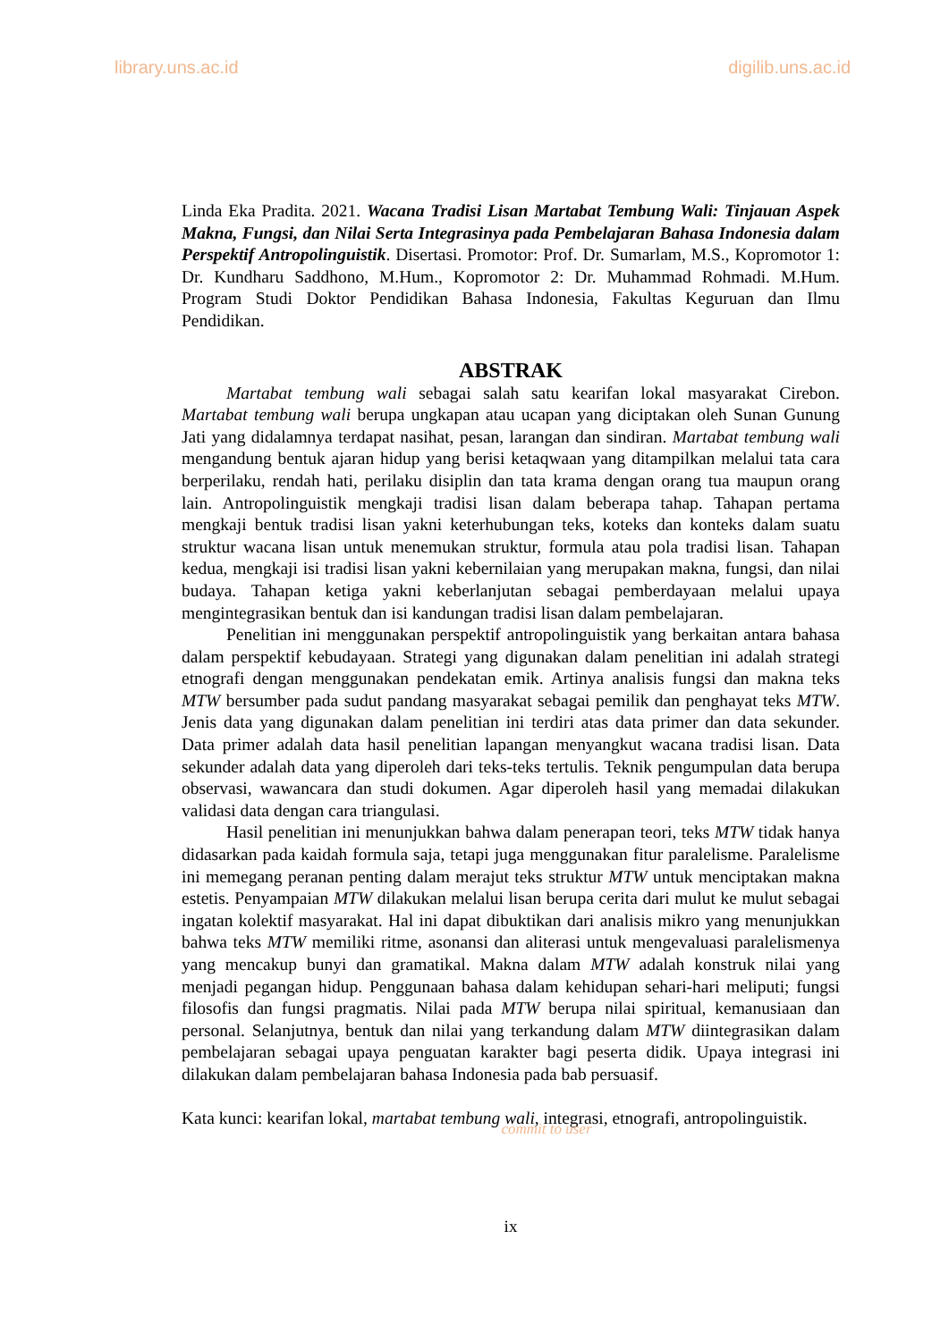library.uns.ac.id digilib.uns.ac.id
Linda Eka Pradita. 2021. Wacana Tradisi Lisan Martabat Tembung Wali: Tinjauan Aspek Makna, Fungsi, dan Nilai Serta Integrasinya pada Pembelajaran Bahasa Indonesia dalam Perspektif Antropolinguistik. Disertasi. Promotor: Prof. Dr. Sumarlam, M.S., Kopromotor 1: Dr. Kundharu Saddhono, M.Hum., Kopromotor 2: Dr. Muhammad Rohmadi. M.Hum. Program Studi Doktor Pendidikan Bahasa Indonesia, Fakultas Keguruan dan Ilmu Pendidikan.
ABSTRAK
Martabat tembung wali sebagai salah satu kearifan lokal masyarakat Cirebon. Martabat tembung wali berupa ungkapan atau ucapan yang diciptakan oleh Sunan Gunung Jati yang didalamnya terdapat nasihat, pesan, larangan dan sindiran. Martabat tembung wali mengandung bentuk ajaran hidup yang berisi ketaqwaan yang ditampilkan melalui tata cara berperilaku, rendah hati, perilaku disiplin dan tata krama dengan orang tua maupun orang lain. Antropolinguistik mengkaji tradisi lisan dalam beberapa tahap. Tahapan pertama mengkaji bentuk tradisi lisan yakni keterhubungan teks, koteks dan konteks dalam suatu struktur wacana lisan untuk menemukan struktur, formula atau pola tradisi lisan. Tahapan kedua, mengkaji isi tradisi lisan yakni kebernilaian yang merupakan makna, fungsi, dan nilai budaya. Tahapan ketiga yakni keberlanjutan sebagai pemberdayaan melalui upaya mengintegrasikan bentuk dan isi kandungan tradisi lisan dalam pembelajaran.
Penelitian ini menggunakan perspektif antropolinguistik yang berkaitan antara bahasa dalam perspektif kebudayaan. Strategi yang digunakan dalam penelitian ini adalah strategi etnografi dengan menggunakan pendekatan emik. Artinya analisis fungsi dan makna teks MTW bersumber pada sudut pandang masyarakat sebagai pemilik dan penghayat teks MTW. Jenis data yang digunakan dalam penelitian ini terdiri atas data primer dan data sekunder. Data primer adalah data hasil penelitian lapangan menyangkut wacana tradisi lisan. Data sekunder adalah data yang diperoleh dari teks-teks tertulis. Teknik pengumpulan data berupa observasi, wawancara dan studi dokumen. Agar diperoleh hasil yang memadai dilakukan validasi data dengan cara triangulasi.
Hasil penelitian ini menunjukkan bahwa dalam penerapan teori, teks MTW tidak hanya didasarkan pada kaidah formula saja, tetapi juga menggunakan fitur paralelisme. Paralelisme ini memegang peranan penting dalam merajut teks struktur MTW untuk menciptakan makna estetis. Penyampaian MTW dilakukan melalui lisan berupa cerita dari mulut ke mulut sebagai ingatan kolektif masyarakat. Hal ini dapat dibuktikan dari analisis mikro yang menunjukkan bahwa teks MTW memiliki ritme, asonansi dan aliterasi untuk mengevaluasi paralelismenya yang mencakup bunyi dan gramatikal. Makna dalam MTW adalah konstruk nilai yang menjadi pegangan hidup. Penggunaan bahasa dalam kehidupan sehari-hari meliputi; fungsi filosofis dan fungsi pragmatis. Nilai pada MTW berupa nilai spiritual, kemanusiaan dan personal. Selanjutnya, bentuk dan nilai yang terkandung dalam MTW diintegrasikan dalam pembelajaran sebagai upaya penguatan karakter bagi peserta didik. Upaya integrasi ini dilakukan dalam pembelajaran bahasa Indonesia pada bab persuasif.
Kata kunci: kearifan lokal, martabat tembung wali, integrasi, etnografi, antropolinguistik.
commit to user
ix